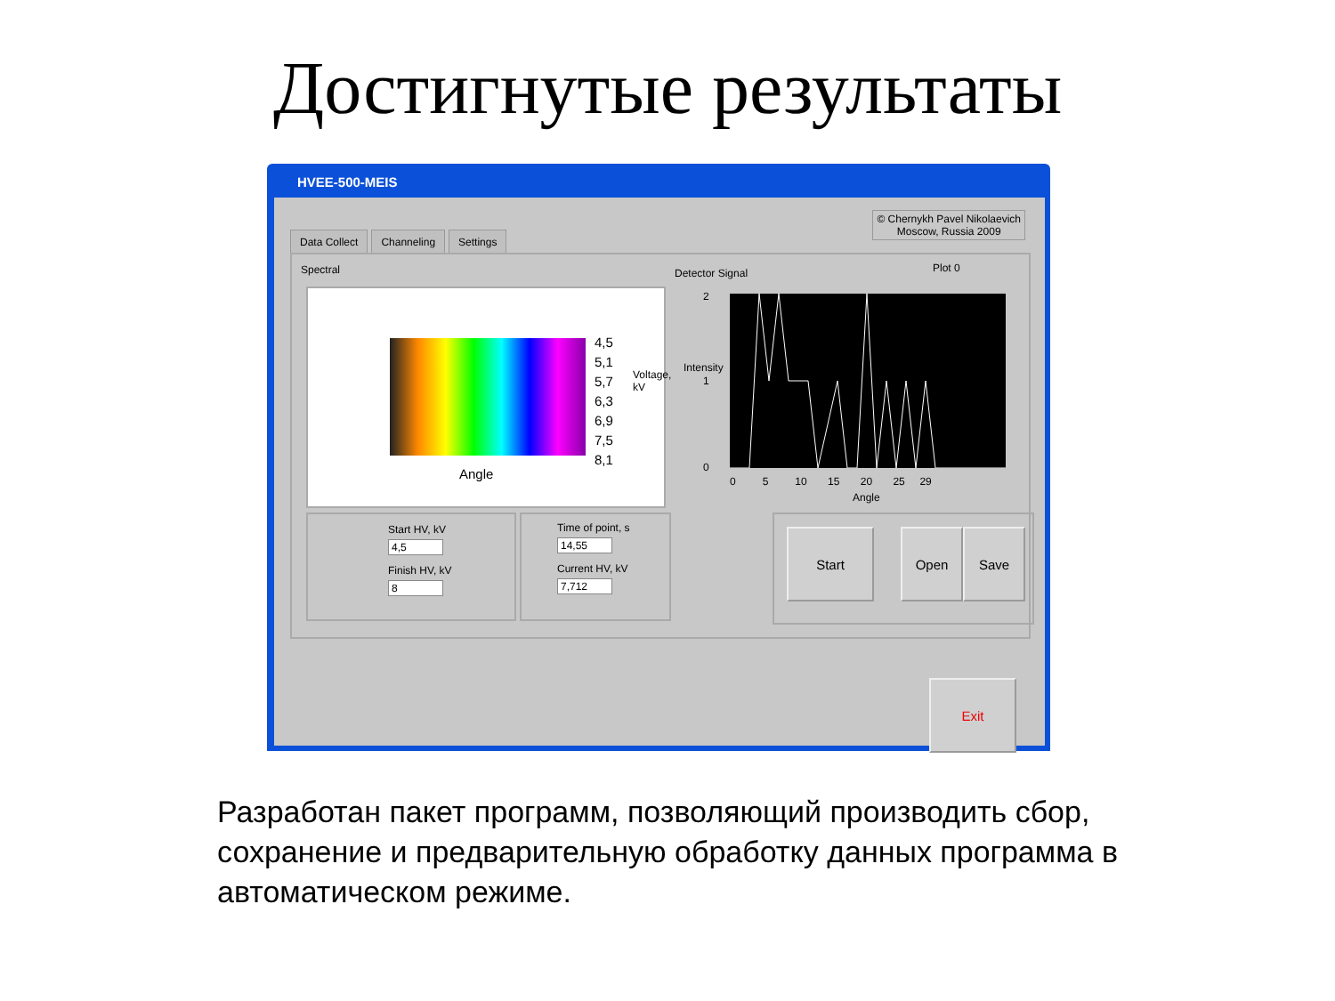Достигнутые результаты
HVEE-500-MEIS
© Chernykh Pavel Nikolaevich
Moscow, Russia 2009
Data Collect Channeling Settings
Spectral Detector Signal Plot 0
4,5
5,1
5,7
6,3
6,9
7,5
8,1
Voltage, kV
Angle
Intensity
2
1
0
0 5 10 15 20 25 29
Angle
Start HV, kV
4,5
Finish HV, kV
8
Time of point, s
14,55
Current HV, kV
7,712
Start Open Save
Exit
Разработан пакет программ, позволяющий производить сбор, сохранение и предварительную обработку данных программа в автоматическом режиме.